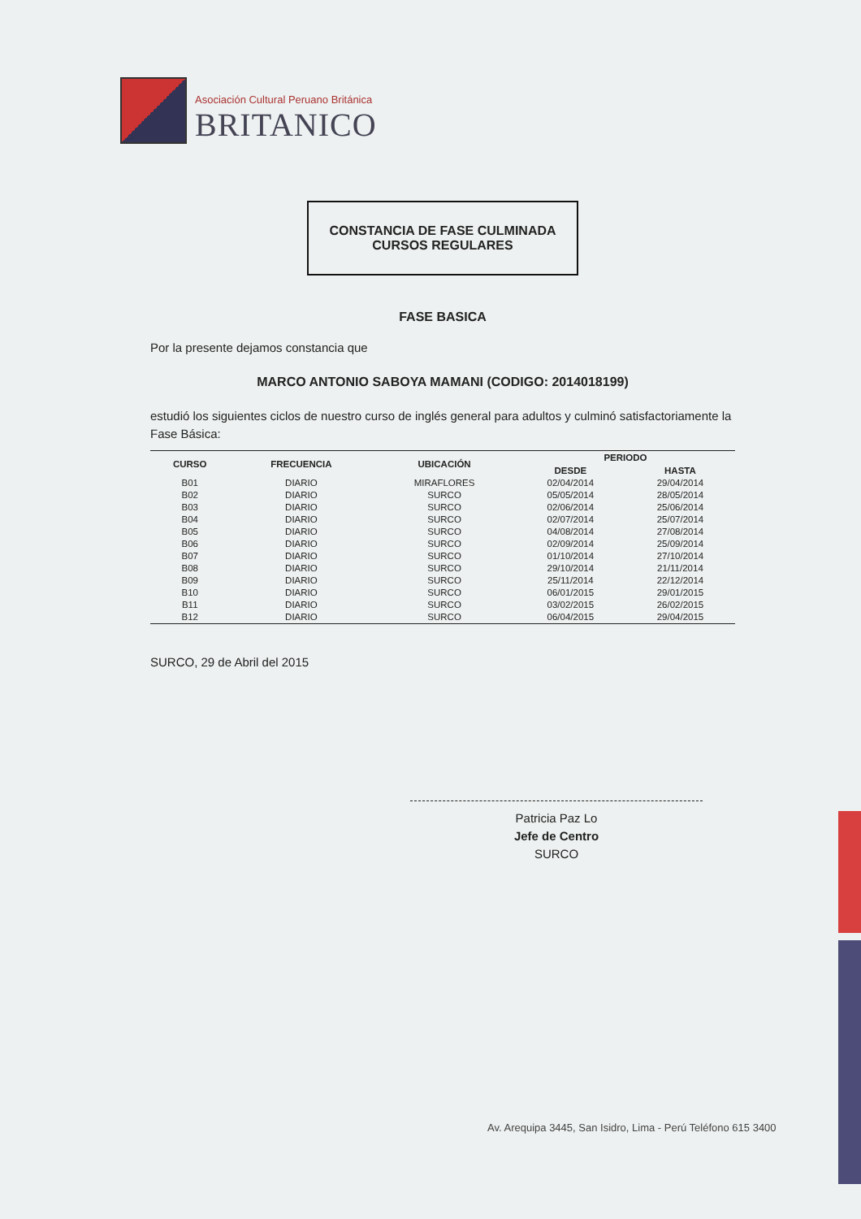Asociación Cultural Peruano Británica
BRITANICO
CONSTANCIA DE FASE CULMINADA
CURSOS REGULARES
FASE BASICA
Por la presente dejamos constancia que
MARCO ANTONIO SABOYA MAMANI (CODIGO: 2014018199)
estudió los siguientes ciclos de nuestro curso de inglés general para adultos y culminó satisfactoriamente la Fase Básica:
| CURSO | FRECUENCIA | UBICACIÓN | PERIODO | |
| --- | --- | --- | --- | --- |
| | | | DESDE | HASTA |
| B01 | DIARIO | MIRAFLORES | 02/04/2014 | 29/04/2014 |
| B02 | DIARIO | SURCO | 05/05/2014 | 28/05/2014 |
| B03 | DIARIO | SURCO | 02/06/2014 | 25/06/2014 |
| B04 | DIARIO | SURCO | 02/07/2014 | 25/07/2014 |
| B05 | DIARIO | SURCO | 04/08/2014 | 27/08/2014 |
| B06 | DIARIO | SURCO | 02/09/2014 | 25/09/2014 |
| B07 | DIARIO | SURCO | 01/10/2014 | 27/10/2014 |
| B08 | DIARIO | SURCO | 29/10/2014 | 21/11/2014 |
| B09 | DIARIO | SURCO | 25/11/2014 | 22/12/2014 |
| B10 | DIARIO | SURCO | 06/01/2015 | 29/01/2015 |
| B11 | DIARIO | SURCO | 03/02/2015 | 26/02/2015 |
| B12 | DIARIO | SURCO | 06/04/2015 | 29/04/2015 |
SURCO, 29 de Abril del 2015
Patricia Paz Lo
Jefe de Centro
SURCO
Av. Arequipa 3445, San Isidro, Lima - Perú Teléfono 615 3400